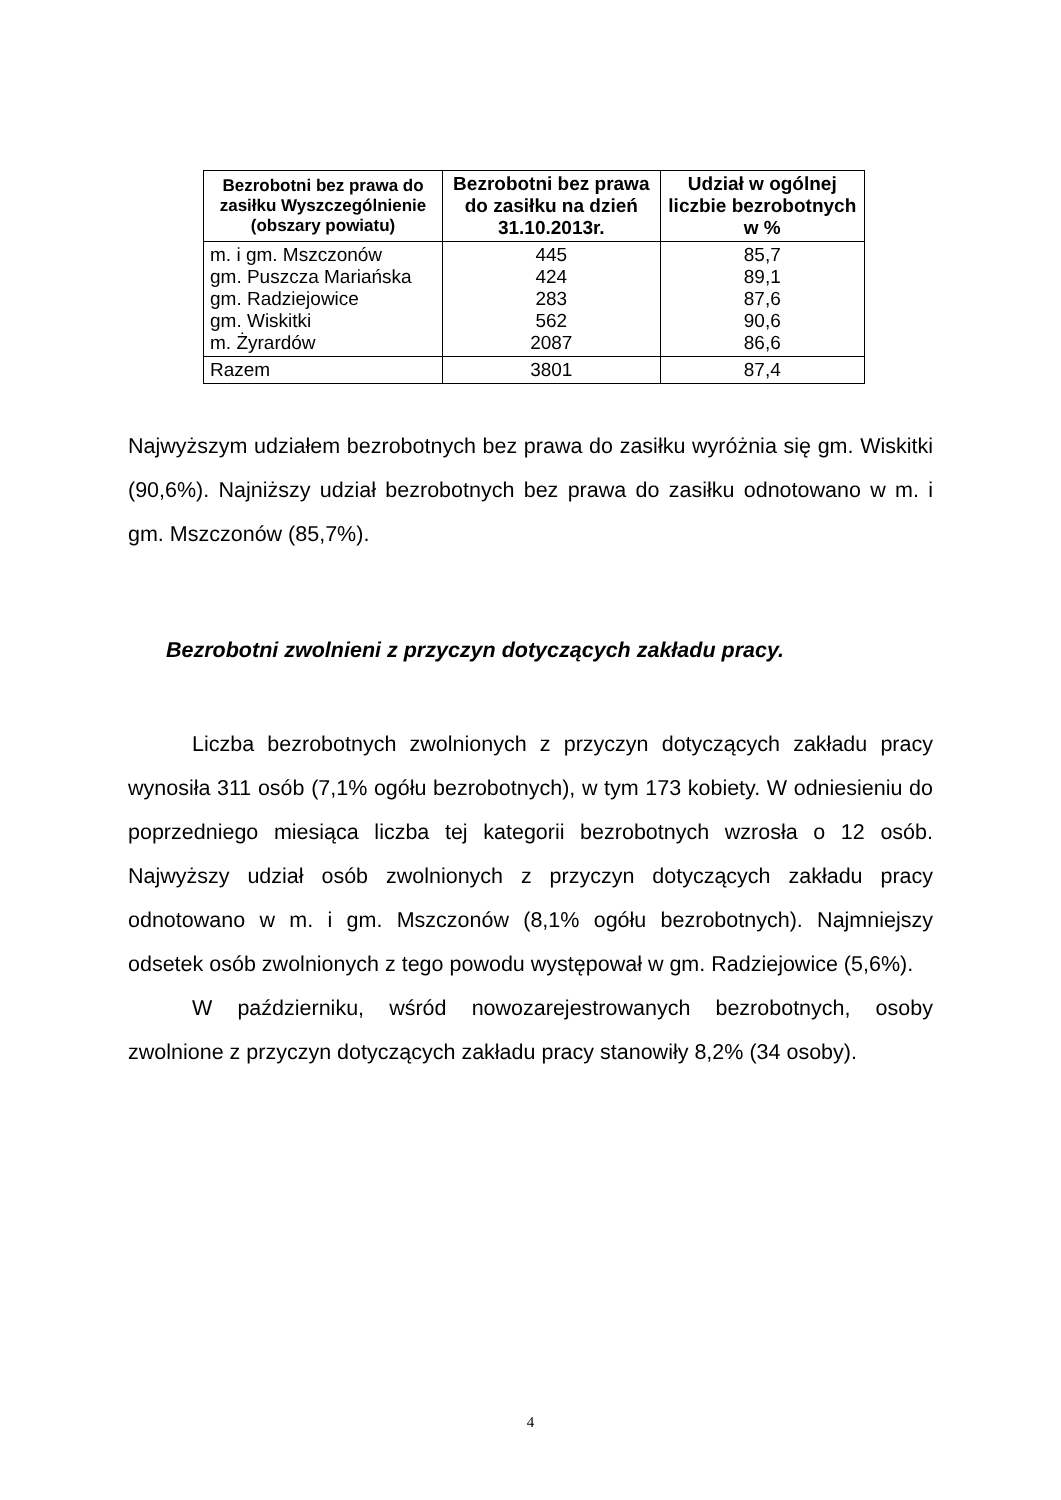| Bezrobotni bez prawa do zasiłku Wyszczególnienie (obszary powiatu) | Bezrobotni bez prawa do zasiłku na dzień 31.10.2013r. | Udział w ogólnej liczbie bezrobotnych w % |
| --- | --- | --- |
| m. i gm. Mszczonów gm. Puszcza Mariańska gm. Radziejowice gm. Wiskitki m. Żyrardów | 445 424 283 562 2087 | 85,7 89,1 87,6 90,6 86,6 |
| Razem | 3801 | 87,4 |
Najwyższym udziałem bezrobotnych bez prawa do zasiłku wyróżnia się gm. Wiskitki (90,6%). Najniższy udział bezrobotnych bez prawa do zasiłku odnotowano w m. i gm. Mszczonów (85,7%).
Bezrobotni zwolnieni z przyczyn dotyczących zakładu pracy.
Liczba bezrobotnych zwolnionych z przyczyn dotyczących zakładu pracy wynosiła 311 osób (7,1% ogółu bezrobotnych), w tym 173 kobiety. W odniesieniu do poprzedniego miesiąca liczba tej kategorii bezrobotnych wzrosła o 12 osób. Najwyższy udział osób zwolnionych z przyczyn dotyczących zakładu pracy odnotowano w m. i gm. Mszczonów (8,1% ogółu bezrobotnych). Najmniejszy odsetek osób zwolnionych z tego powodu występował w gm. Radziejowice (5,6%).
W październiku, wśród nowozarejestrowanych bezrobotnych, osoby zwolnione z przyczyn dotyczących zakładu pracy stanowiły 8,2% (34 osoby).
4